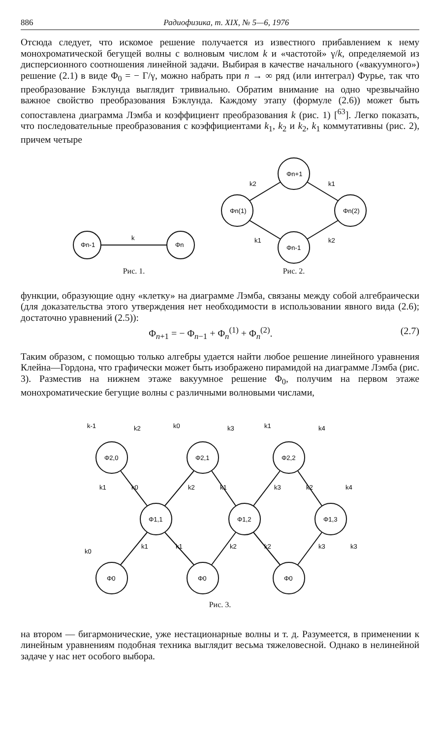886 Радиофизика, т. XIX, № 5—6, 1976
Отсюда следует, что искомое решение получается из известного прибавлением к нему монохроматической бегущей волны с волновым числом k и «частотой» γ/k, определяемой из дисперсионного соотношения линейной задачи. Выбирая в качестве начального («вакуумного») решение (2.1) в виде Φ<sub>0</sub> = − Γ/γ, можно набрать при n → ∞ ряд (или интеграл) Фурье, так что преобразование Бэклунда выглядит тривиально. Обратим внимание на одно чрезвычайно важное свойство преобразования Бэклунда. Каждому этапу (формуле (2.6)) может быть сопоставлена диаграмма Лэмба и коэффициент преобразования k (рис. 1) [<sup>63</sup>]. Легко показать, что последовательные преобразования с коэффициентами k<sub>1</sub>, k<sub>2</sub> и k<sub>2</sub>, k<sub>1</sub> коммутативны (рис. 2), причем четыре
Φn-1
Φn
k
Рис. 1.
Φn+1
Φn(1)
Φn(2)
Φn-1
k2
k1
k1
k2
Рис. 2.
функции, образующие одну «клетку» на диаграмме Лэмба, связаны между собой алгебраически (для доказательства этого утверждения нет необходимости в использовании явного вида (2.6); достаточно уравнений (2.5)):
Φ<sub>n+1</sub> = − Φ<sub>n−1</sub> + Φ<sub>n</sub><sup>(1)</sup> + Φ<sub>n</sub><sup>(2)</sup>. (2.7)
Таким образом, с помощью только алгебры удается найти любое решение линейного уравнения Клейна—Гордона, что графически может быть изображено пирамидой на диаграмме Лэмба (рис. 3). Разместив на нижнем этаже вакуумное решение Φ<sub>0</sub>, получим на первом этаже монохроматические бегущие волны с различными волновыми числами,
Φ2,0
Φ2,1
Φ2,2
Φ1,1
Φ1,2
Φ1,3
Φ0
Φ0
Φ0
k-1
k2
k0
k3
k1
k4
k1
k0
k2
k1
k3
k2
k4
k0
k1
k1
k2
k2
k3
k3
Рис. 3.
на втором — бигармонические, уже нестационарные волны и т. д. Разумеется, в применении к линейным уравнениям подобная техника выглядит весьма тяжеловесной. Однако в нелинейной задаче у нас нет особого выбора.